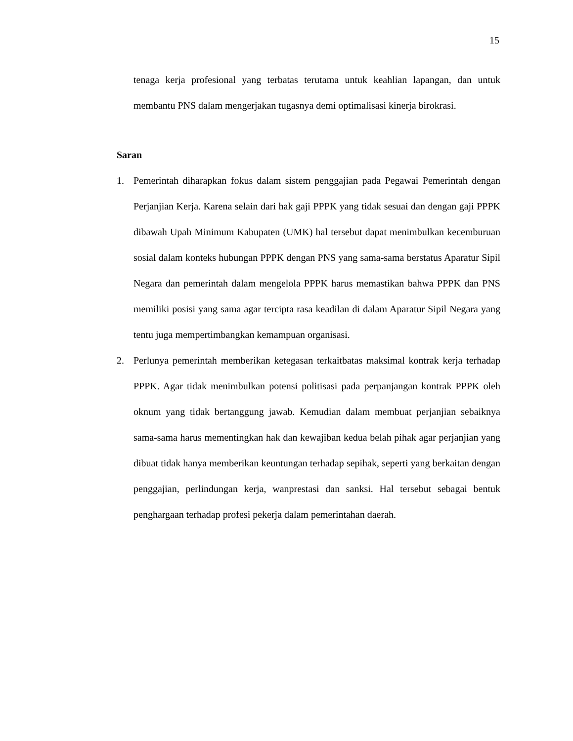15
tenaga kerja profesional yang terbatas terutama untuk keahlian lapangan, dan untuk membantu PNS dalam mengerjakan tugasnya demi optimalisasi kinerja birokrasi.
Saran
1. Pemerintah diharapkan fokus dalam sistem penggajian pada Pegawai Pemerintah dengan Perjanjian Kerja. Karena selain dari hak gaji PPPK yang tidak sesuai dan dengan gaji PPPK dibawah Upah Minimum Kabupaten (UMK) hal tersebut dapat menimbulkan kecemburuan sosial dalam konteks hubungan PPPK dengan PNS yang sama-sama berstatus Aparatur Sipil Negara dan pemerintah dalam mengelola PPPK harus memastikan bahwa PPPK dan PNS memiliki posisi yang sama agar tercipta rasa keadilan di dalam Aparatur Sipil Negara yang tentu juga mempertimbangkan kemampuan organisasi.
2. Perlunya pemerintah memberikan ketegasan terkaitbatas maksimal kontrak kerja terhadap PPPK. Agar tidak menimbulkan potensi politisasi pada perpanjangan kontrak PPPK oleh oknum yang tidak bertanggung jawab. Kemudian dalam membuat perjanjian sebaiknya sama-sama harus mementingkan hak dan kewajiban kedua belah pihak agar perjanjian yang dibuat tidak hanya memberikan keuntungan terhadap sepihak, seperti yang berkaitan dengan penggajian, perlindungan kerja, wanprestasi dan sanksi. Hal tersebut sebagai bentuk penghargaan terhadap profesi pekerja dalam pemerintahan daerah.